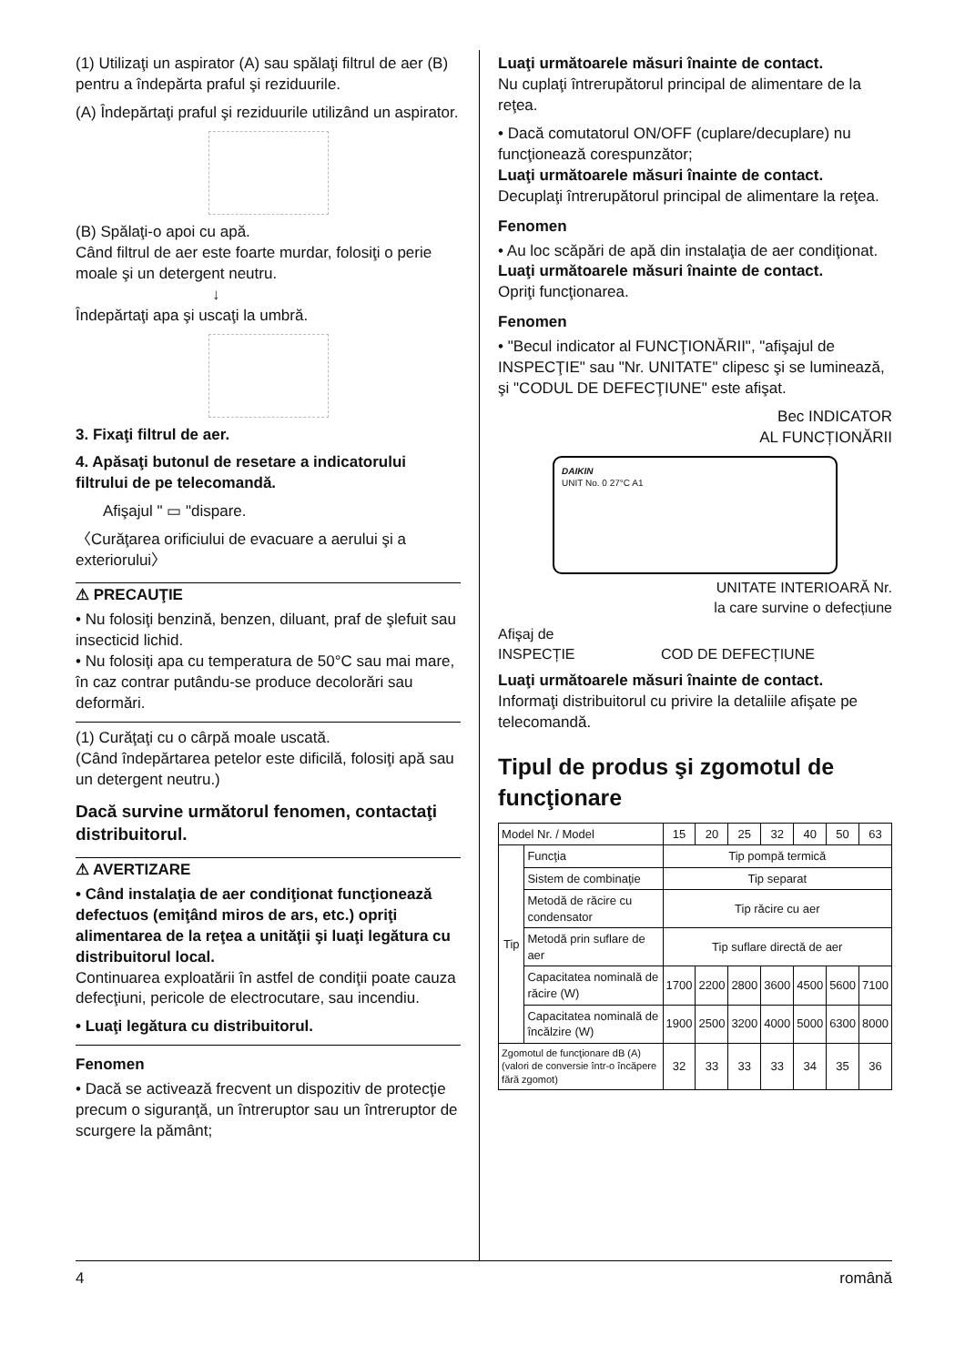(1) Utilizaţi un aspirator (A) sau spălaţi filtrul de aer (B) pentru a îndepărta praful şi reziduurile.
(A) Îndepărtaţi praful şi reziduurile utilizând un aspirator.
(B) Spălaţi-o apoi cu apă.
Când filtrul de aer este foarte murdar, folosiţi o perie moale şi un detergent neutru.
↓
Îndepărtaţi apa şi uscaţi la umbră.
3. Fixaţi filtrul de aer.
4. Apăsaţi butonul de resetare a indicatorului filtrului de pe telecomandă.
Afişajul " ▭ "dispare.
〈Curăţarea orificiului de evacuare a aerului şi a exteriorului〉
⚠ PRECAUŢIE
• Nu folosiţi benzină, benzen, diluant, praf de şlefuit sau insecticid lichid.
• Nu folosiţi apa cu temperatura de 50°C sau mai mare, în caz contrar putându-se produce decolorări sau deformări.
(1) Curăţaţi cu o cârpă moale uscată.
(Când îndepărtarea petelor este dificilă, folosiţi apă sau un detergent neutru.)
Dacă survine următorul fenomen, contactaţi distribuitorul.
⚠ AVERTIZARE
• Când instalaţia de aer condiţionat funcţionează defectuos (emiţând miros de ars, etc.) opriţi alimentarea de la reţea a unităţii şi luaţi legătura cu distribuitorul local.
Continuarea exploatării în astfel de condiţii poate cauza defecţiuni, pericole de electrocutare, sau incendiu.
• Luaţi legătura cu distribuitorul.
Fenomen
• Dacă se activează frecvent un dispozitiv de protecţie precum o siguranţă, un întreruptor sau un întreruptor de scurgere la pământ;
Luaţi următoarele măsuri înainte de contact.
Nu cuplaţi întrerupătorul principal de alimentare de la reţea.
• Dacă comutatorul ON/OFF (cuplare/decuplare) nu funcţionează corespunzător;
Luaţi următoarele măsuri înainte de contact.
Decuplaţi întrerupătorul principal de alimentare la reţea.
Fenomen
• Au loc scăpări de apă din instalaţia de aer condiţionat.
Luaţi următoarele măsuri înainte de contact.
Opriţi funcţionarea.
Fenomen
• "Becul indicator al FUNCŢIONĂRII", "afişajul de INSPECŢIE" sau "Nr. UNITATE" clipesc şi se luminează, şi "CODUL DE DEFECŢIUNE" este afişat.
Bec INDICATOR
AL FUNCȚIONĂRII
DAIKIN
UNIT No. 0 27°C A1
UNITATE INTERIOARĂ Nr.
la care survine o defecțiune
Afişaj de
INSPECȚIE COD DE DEFECȚIUNE
Luaţi următoarele măsuri înainte de contact.
Informaţi distribuitorul cu privire la detaliile afişate pe telecomandă.
Tipul de produs şi zgomotul de funcţionare
| Model Nr. / Model | | 15 | 20 | 25 | 32 | 40 | 50 | 63 |
| --- | --- | --- | --- | --- | --- | --- | --- | --- |
| Tip | Funcţia | Tip pompă termică | | | | | | |
| | Sistem de combinaţie | Tip separat | | | | | | |
| | Metodă de răcire cu condensator | Tip răcire cu aer | | | | | | |
| | Metodă prin suflare de aer | Tip suflare directă de aer | | | | | | |
| | Capacitatea nominală de răcire (W) | 1700 | 2200 | 2800 | 3600 | 4500 | 5600 | 7100 |
| | Capacitatea nominală de încălzire (W) | 1900 | 2500 | 3200 | 4000 | 5000 | 6300 | 8000 |
| Zgomotul de funcţionare dB (A) (valori de conversie într-o încăpere fără zgomot) | | 32 | 33 | 33 | 33 | 34 | 35 | 36 |
4 română